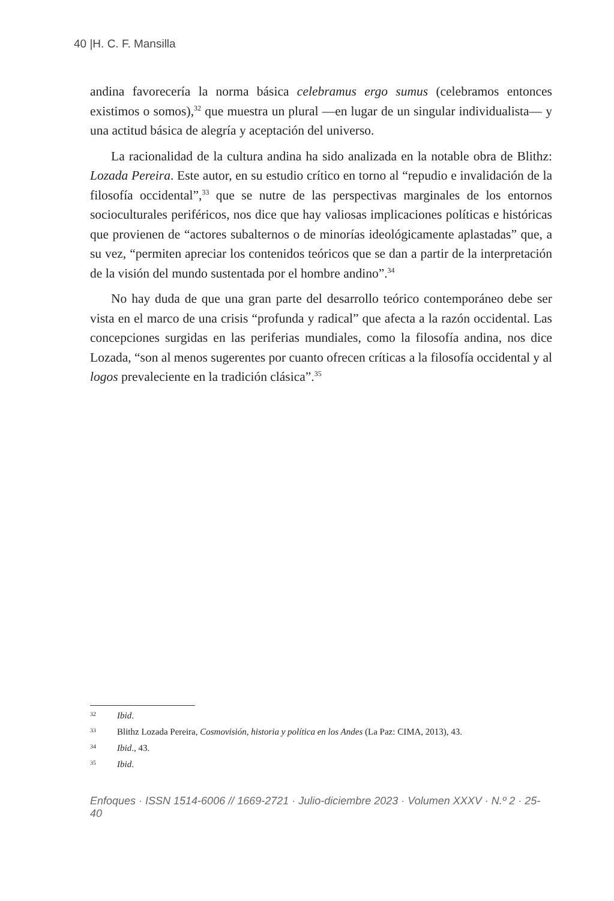40 |H. C. F. Mansilla
andina favorecería la norma básica celebramus ergo sumus (celebramos entonces existimos o somos),<sup>32</sup> que muestra un plural —en lugar de un singular individualista— y una actitud básica de alegría y aceptación del universo.
La racionalidad de la cultura andina ha sido analizada en la notable obra de Blithz: Lozada Pereira. Este autor, en su estudio crítico en torno al “repudio e invalidación de la filosofía occidental”,<sup>33</sup> que se nutre de las perspectivas marginales de los entornos socioculturales periféricos, nos dice que hay valiosas implicaciones políticas e históricas que provienen de “actores subalternos o de minorías ideológicamente aplastadas” que, a su vez, “permiten apreciar los contenidos teóricos que se dan a partir de la interpretación de la visión del mundo sustentada por el hombre andino”.<sup>34</sup>
No hay duda de que una gran parte del desarrollo teórico contemporáneo debe ser vista en el marco de una crisis “profunda y radical” que afecta a la razón occidental. Las concepciones surgidas en las periferias mundiales, como la filosofía andina, nos dice Lozada, “son al menos sugerentes por cuanto ofrecen críticas a la filosofía occidental y al logos prevaleciente en la tradición clásica”.<sup>35</sup>
32 Ibid.
33 Blithz Lozada Pereira, Cosmovisión, historia y política en los Andes (La Paz: CIMA, 2013), 43.
34 Ibid., 43.
35 Ibid.
Enfoques · ISSN 1514-6006 // 1669-2721 · Julio-diciembre 2023 · Volumen XXXV · N.º 2 · 25-40